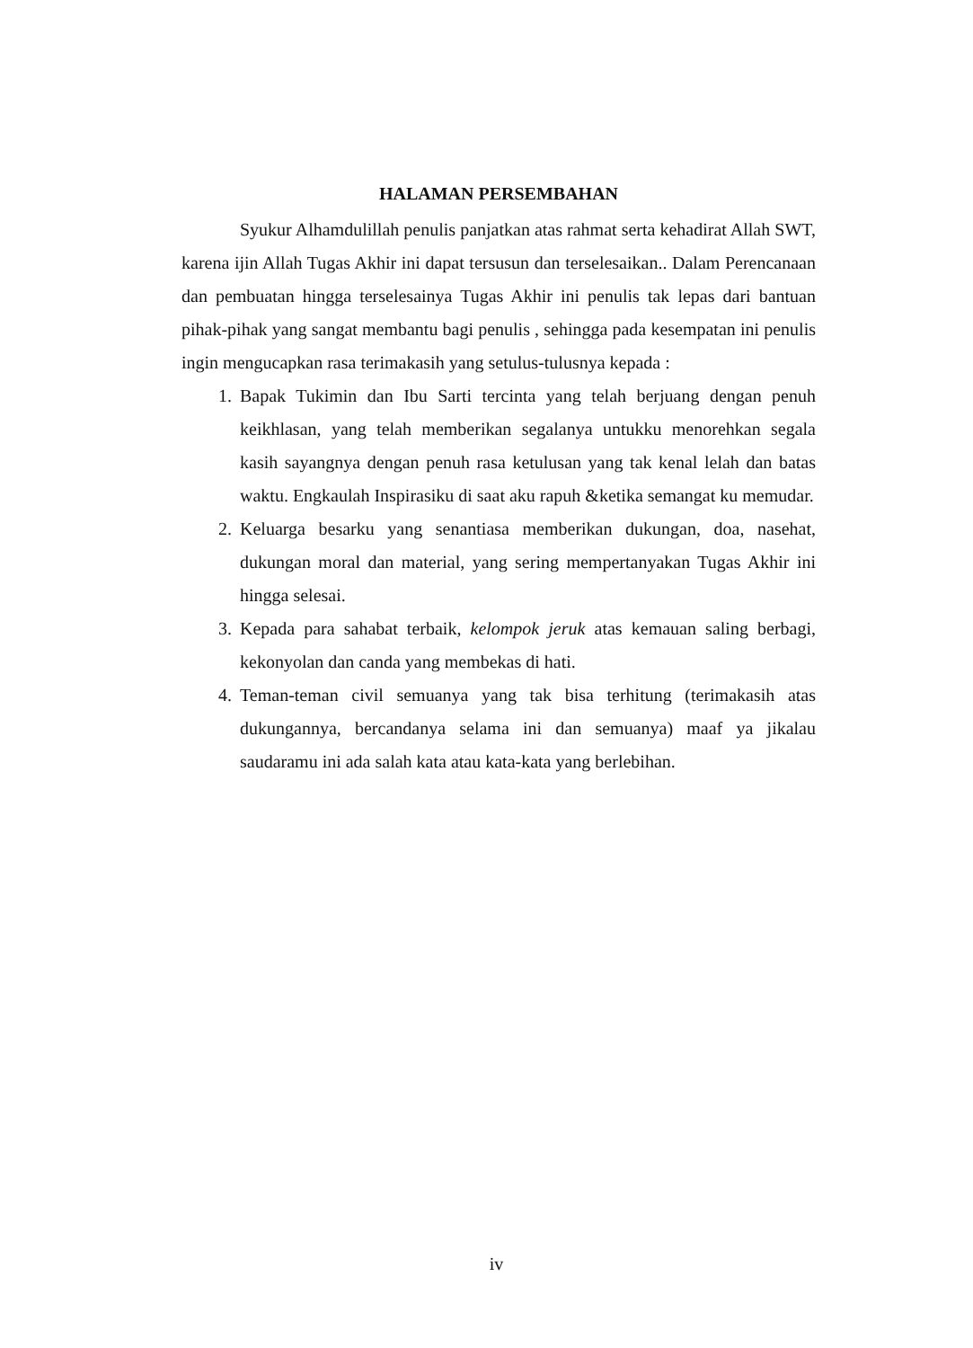HALAMAN PERSEMBAHAN
Syukur Alhamdulillah penulis panjatkan atas rahmat serta kehadirat Allah SWT, karena ijin Allah Tugas Akhir ini dapat tersusun dan terselesaikan.. Dalam Perencanaan dan pembuatan hingga terselesainya Tugas Akhir ini penulis tak lepas dari bantuan pihak-pihak yang sangat membantu bagi penulis , sehingga pada kesempatan ini penulis ingin mengucapkan rasa terimakasih yang setulus-tulusnya kepada :
1. Bapak Tukimin dan Ibu Sarti tercinta yang telah berjuang dengan penuh keikhlasan, yang telah memberikan segalanya untukku menorehkan segala kasih sayangnya dengan penuh rasa ketulusan yang tak kenal lelah dan batas waktu. Engkaulah Inspirasiku di saat aku rapuh &ketika semangat ku memudar.
2. Keluarga besarku yang senantiasa memberikan dukungan, doa, nasehat, dukungan moral dan material, yang sering mempertanyakan Tugas Akhir ini hingga selesai.
3. Kepada para sahabat terbaik, kelompok jeruk atas kemauan saling berbagi, kekonyolan dan canda yang membekas di hati.
4. Teman-teman civil semuanya yang tak bisa terhitung (terimakasih atas dukungannya, bercandanya selama ini dan semuanya) maaf ya jikalau saudaramu ini ada salah kata atau kata-kata yang berlebihan.
iv